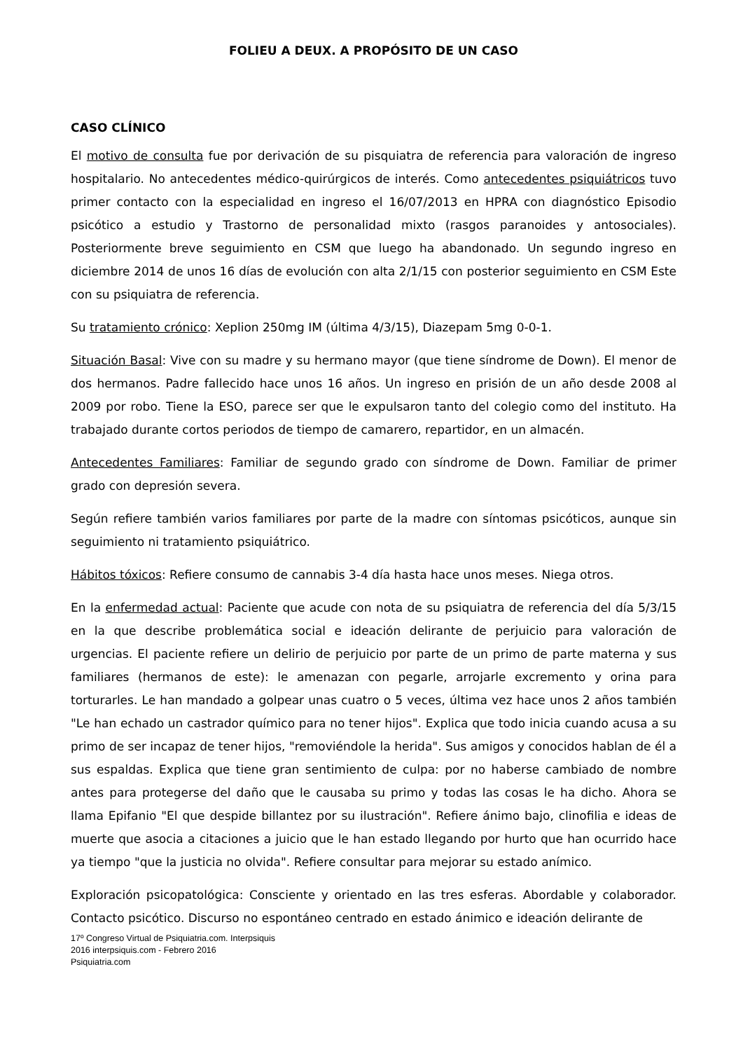FOLIEU A DEUX. A PROPÓSITO DE UN CASO
CASO CLÍNICO
El motivo de consulta fue por derivación de su pisquiatra de referencia para valoración de ingreso hospitalario. No antecedentes médico-quirúrgicos de interés. Como antecedentes psiquiátricos tuvo primer contacto con la especialidad en ingreso el 16/07/2013 en HPRA con diagnóstico Episodio psicótico a estudio y Trastorno de personalidad mixto (rasgos paranoides y antosociales). Posteriormente breve seguimiento en CSM que luego ha abandonado. Un segundo ingreso en diciembre 2014 de unos 16 días de evolución con alta 2/1/15 con posterior seguimiento en CSM Este con su psiquiatra de referencia.
Su tratamiento crónico: Xeplion 250mg IM (última 4/3/15), Diazepam 5mg 0-0-1.
Situación Basal: Vive con su madre y su hermano mayor (que tiene síndrome de Down). El menor de dos hermanos. Padre fallecido hace unos 16 años. Un ingreso en prisión de un año desde 2008 al 2009 por robo. Tiene la ESO, parece ser que le expulsaron tanto del colegio como del instituto. Ha trabajado durante cortos periodos de tiempo de camarero, repartidor, en un almacén.
Antecedentes Familiares: Familiar de segundo grado con síndrome de Down. Familiar de primer grado con depresión severa.
Según refiere también varios familiares por parte de la madre con síntomas psicóticos, aunque sin seguimiento ni tratamiento psiquiátrico.
Hábitos tóxicos: Refiere consumo de cannabis 3-4 día hasta hace unos meses. Niega otros.
En la enfermedad actual: Paciente que acude con nota de su psiquiatra de referencia del día 5/3/15 en la que describe problemática social e ideación delirante de perjuicio para valoración de urgencias. El paciente refiere un delirio de perjuicio por parte de un primo de parte materna y sus familiares (hermanos de este): le amenazan con pegarle, arrojarle excremento y orina para torturarles. Le han mandado a golpear unas cuatro o 5 veces, última vez hace unos 2 años también "Le han echado un castrador químico para no tener hijos". Explica que todo inicia cuando acusa a su primo de ser incapaz de tener hijos, "removiéndole la herida". Sus amigos y conocidos hablan de él a sus espaldas. Explica que tiene gran sentimiento de culpa: por no haberse cambiado de nombre antes para protegerse del daño que le causaba su primo y todas las cosas le ha dicho. Ahora se llama Epifanio "El que despide billantez por su ilustración". Refiere ánimo bajo, clinofilia e ideas de muerte que asocia a citaciones a juicio que le han estado llegando por hurto que han ocurrido hace ya tiempo "que la justicia no olvida". Refiere consultar para mejorar su estado anímico.
Exploración psicopatológica: Consciente y orientado en las tres esferas. Abordable y colaborador. Contacto psicótico. Discurso no espontáneo centrado en estado ánimico e ideación delirante de
17º Congreso Virtual de Psiquiatria.com. Interpsiquis
2016 interpsiquis.com - Febrero 2016
Psiquiatria.com